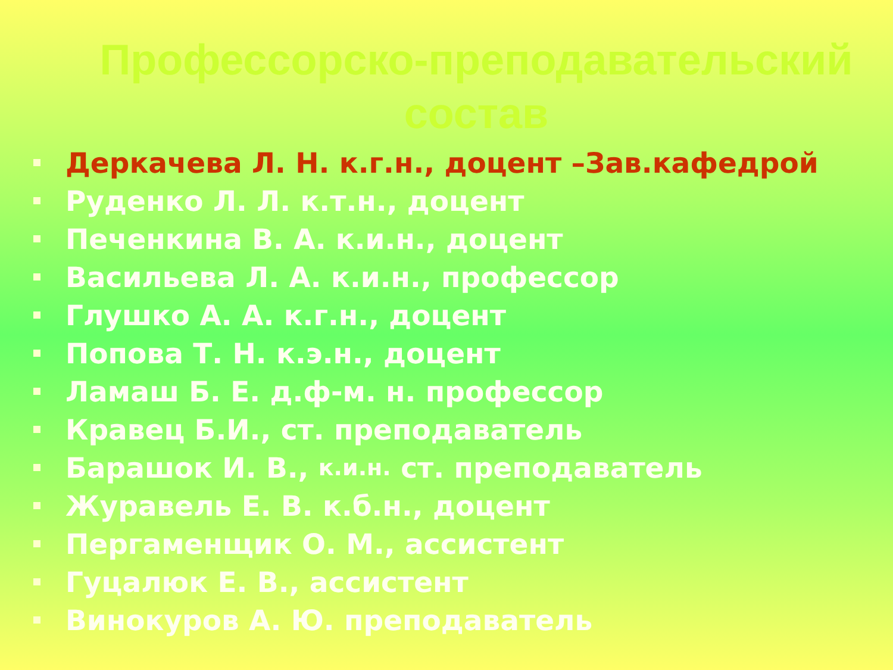Профессорско-преподавательский
состав
Деркачева Л. Н. к.г.н., доцент –Зав.кафедрой
Руденко Л. Л. к.т.н., доцент
Печенкина В. А. к.и.н., доцент
Васильева Л. А. к.и.н., профессор
Глушко А. А. к.г.н., доцент
Попова Т. Н. к.э.н., доцент
Ламаш Б. Е. д.ф-м. н. профессор
Кравец Б.И., ст. преподаватель
Барашок И. В., к.и.н. ст. преподаватель
Журавель Е. В. к.б.н., доцент
Пергаменщик О. М., ассистент
Гуцалюк Е. В., ассистент
Винокуров А. Ю. преподаватель